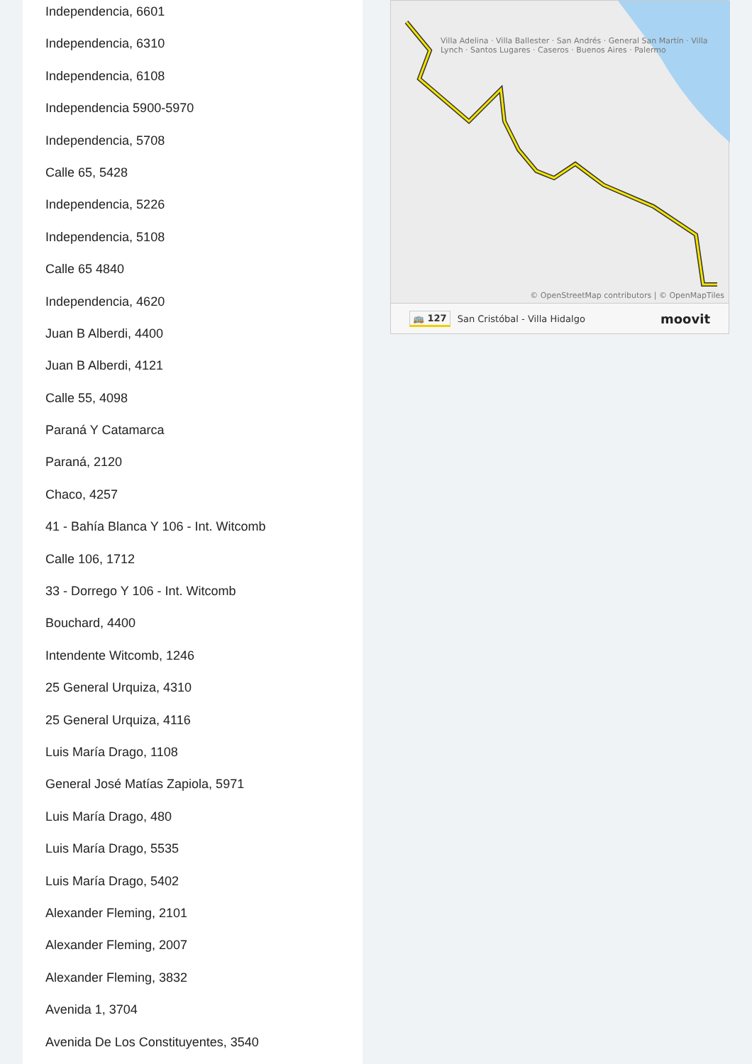Independencia, 6601
Independencia, 6310
Independencia, 6108
Independencia 5900-5970
Independencia, 5708
Calle 65, 5428
Independencia, 5226
Independencia, 5108
Calle 65 4840
Independencia, 4620
Juan B Alberdi, 4400
Juan B Alberdi, 4121
Calle 55, 4098
Paraná Y Catamarca
Paraná, 2120
Chaco, 4257
41 - Bahía Blanca Y 106 - Int. Witcomb
Calle 106, 1712
33 - Dorrego Y 106 - Int. Witcomb
Bouchard, 4400
Intendente Witcomb, 1246
25 General Urquiza, 4310
25 General Urquiza, 4116
Luis María Drago, 1108
General José Matías Zapiola, 5971
Luis María Drago, 480
Luis María Drago, 5535
Luis María Drago, 5402
Alexander Fleming, 2101
Alexander Fleming, 2007
Alexander Fleming, 3832
Avenida 1, 3704
Avenida De Los Constituyentes, 3540
Villa Adelina · Villa Ballester · San Andrés · General San Martín · Villa Lynch · Santos Lugares · Caseros · Buenos Aires · Palermo
© OpenStreetMap contributors | © OpenMapTiles
🚌 127 San Cristóbal - Villa Hidalgo moovit